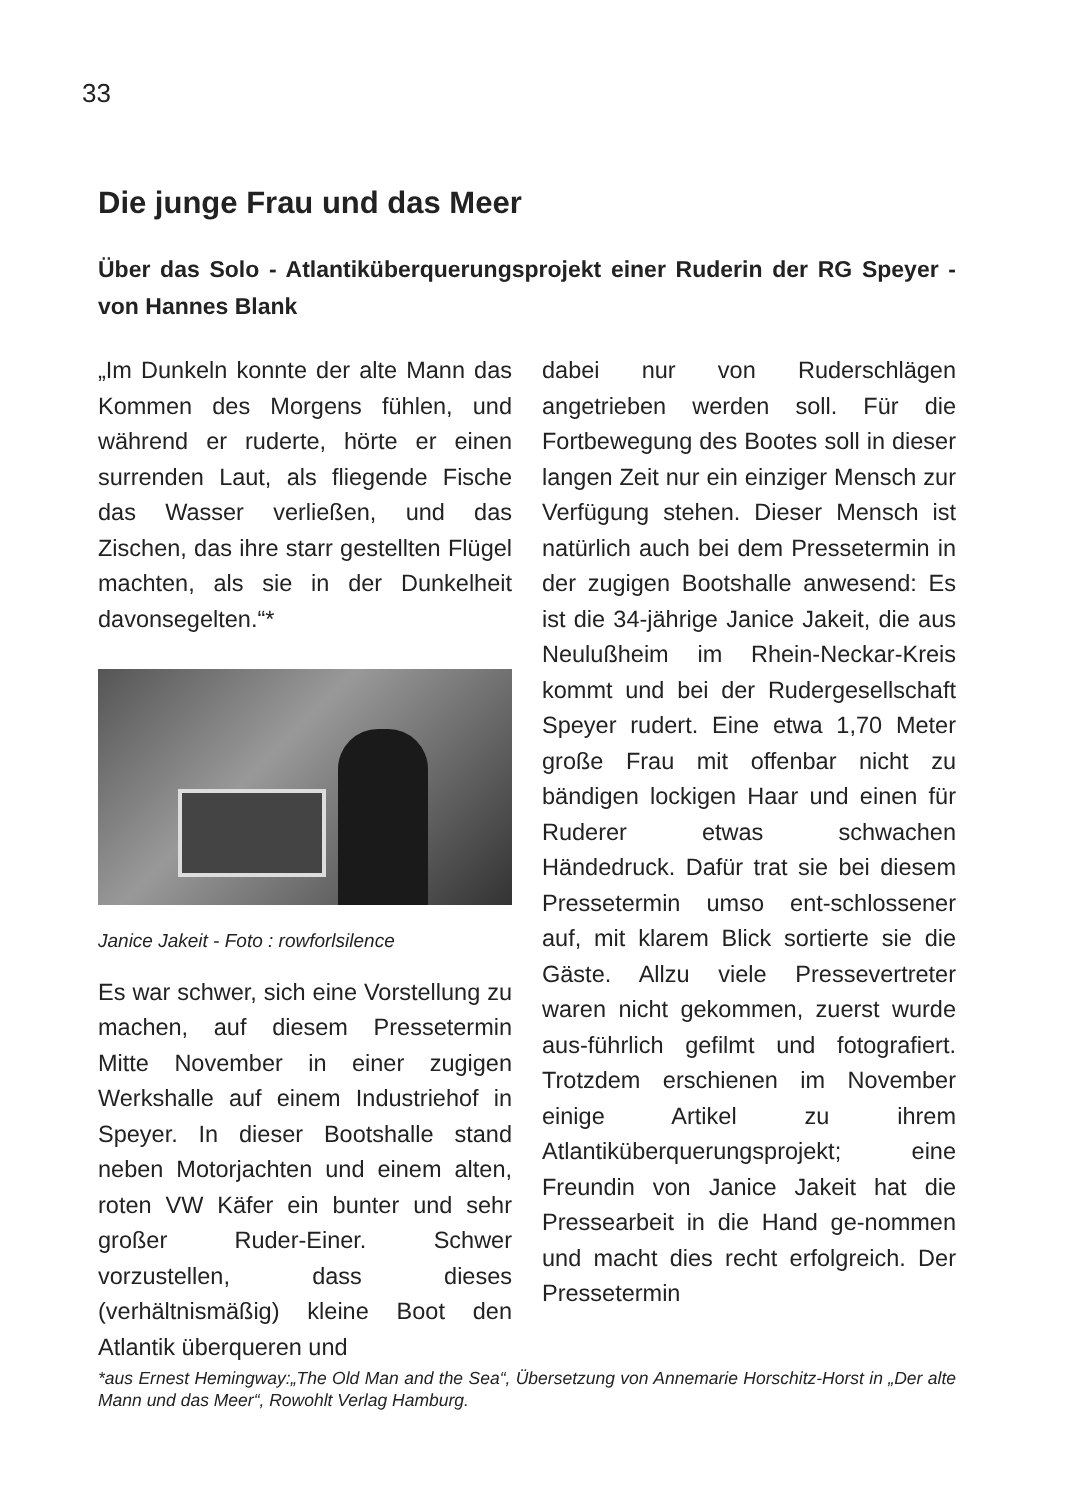33
Die junge Frau und das Meer
Über das Solo - Atlantiküberquerungsprojekt einer Ruderin der RG Speyer - von Hannes Blank
„Im Dunkeln konnte der alte Mann das Kommen des Morgens fühlen, und während er ruderte, hörte er einen surrenden Laut, als fliegende Fische das Wasser verließen, und das Zischen, das ihre starr gestellten Flügel machten, als sie in der Dunkelheit davonsegelten.“*
Janice Jakeit - Foto : rowforlsilence
Es war schwer, sich eine Vorstellung zu machen, auf diesem Pressetermin Mitte November in einer zugigen Werkshalle auf einem Industriehof in Speyer. In dieser Bootshalle stand neben Motorjachten und einem alten, roten VW Käfer ein bunter und sehr großer Ruder-Einer. Schwer vorzustellen, dass dieses (verhältnismäßig) kleine Boot den Atlantik überqueren und
dabei nur von Ruderschlägen angetrieben werden soll. Für die Fortbewegung des Bootes soll in dieser langen Zeit nur ein einziger Mensch zur Verfügung stehen. Dieser Mensch ist natürlich auch bei dem Pressetermin in der zugigen Bootshalle anwesend: Es ist die 34-jährige Janice Jakeit, die aus Neulußheim im Rhein-Neckar-Kreis kommt und bei der Rudergesellschaft Speyer rudert. Eine etwa 1,70 Meter große Frau mit offenbar nicht zu bändigen lockigen Haar und einen für Ruderer etwas schwachen Händedruck. Dafür trat sie bei diesem Pressetermin umso ent-schlossener auf, mit klarem Blick sortierte sie die Gäste. Allzu viele Pressevertreter waren nicht gekommen, zuerst wurde aus-führlich gefilmt und fotografiert. Trotzdem erschienen im November einige Artikel zu ihrem Atlantiküberquerungsprojekt; eine Freundin von Janice Jakeit hat die Pressearbeit in die Hand ge-nommen und macht dies recht erfolgreich. Der Pressetermin
*aus Ernest Hemingway:„The Old Man and the Sea“, Übersetzung von Annemarie Horschitz-Horst in „Der alte Mann und das Meer“, Rowohlt Verlag Hamburg.